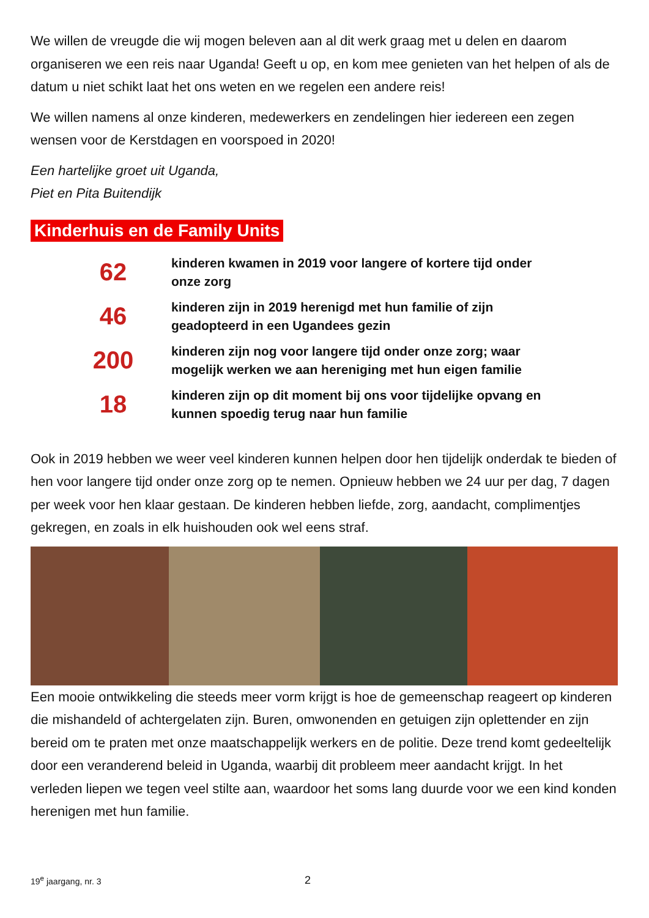We willen de vreugde die wij mogen beleven aan al dit werk graag met u delen en daarom organiseren we een reis naar Uganda! Geeft u op, en kom mee genieten van het helpen of als de datum u niet schikt laat het ons weten en we regelen een andere reis!
We willen namens al onze kinderen, medewerkers en zendelingen hier iedereen een zegen wensen voor de Kerstdagen en voorspoed in 2020!
Een hartelijke groet uit Uganda,
Piet en Pita Buitendijk
Kinderhuis en de Family Units
62
kinderen kwamen in 2019 voor langere of kortere tijd onder onze zorg
46
kinderen zijn in 2019 herenigd met hun familie of zijn geadopteerd in een Ugandees gezin
200
kinderen zijn nog voor langere tijd onder onze zorg; waar mogelijk werken we aan hereniging met hun eigen familie
18
kinderen zijn op dit moment bij ons voor tijdelijke opvang en kunnen spoedig terug naar hun familie
Ook in 2019 hebben we weer veel kinderen kunnen helpen door hen tijdelijk onderdak te bieden of hen voor langere tijd onder onze zorg op te nemen. Opnieuw hebben we 24 uur per dag, 7 dagen per week voor hen klaar gestaan. De kinderen hebben liefde, zorg, aandacht, complimentjes gekregen, en zoals in elk huishouden ook wel eens straf.
Een mooie ontwikkeling die steeds meer vorm krijgt is hoe de gemeenschap reageert op kinderen die mishandeld of achtergelaten zijn. Buren, omwonenden en getuigen zijn oplettender en zijn bereid om te praten met onze maatschappelijk werkers en de politie. Deze trend komt gedeeltelijk door een veranderend beleid in Uganda, waarbij dit probleem meer aandacht krijgt. In het verleden liepen we tegen veel stilte aan, waardoor het soms lang duurde voor we een kind konden herenigen met hun familie.
19<sup>e</sup> jaargang, nr. 3
2